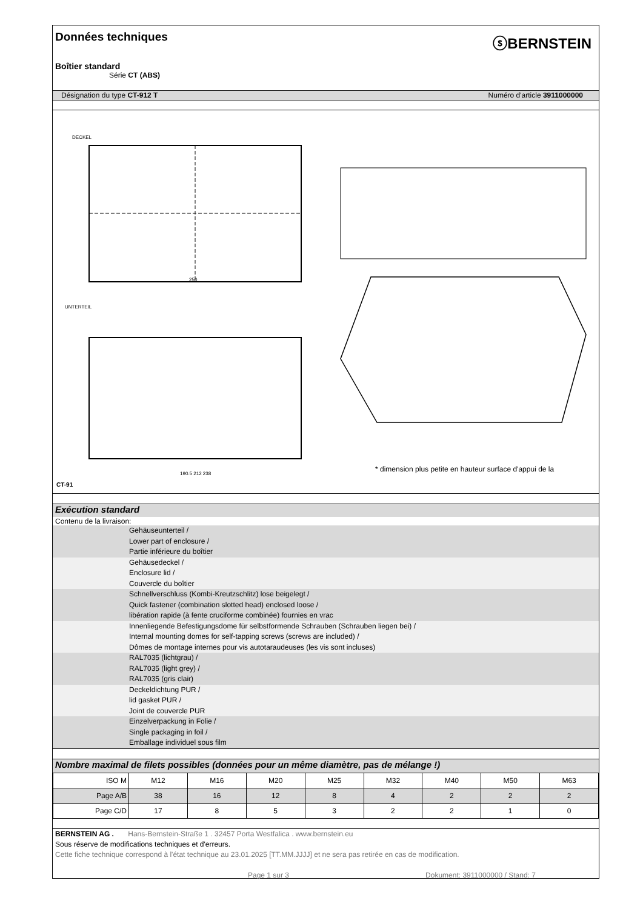Données techniques
ⓢBERNSTEIN
Boîtier standard
Série CT (ABS)
Désignation du type CT-912 T Numéro d'article 3911000000
DECKEL
UNTERTEIL
250
190.5 212 238
CT-91
* dimension plus petite en hauteur surface d'appui de la
Exécution standard
Contenu de la livraison:
Gehäuseunterteil /
Lower part of enclosure /
Partie inférieure du boîtier
Gehäusedeckel /
Enclosure lid /
Couvercle du boîtier
Schnellverschluss (Kombi-Kreutzschlitz) lose beigelegt /
Quick fastener (combination slotted head) enclosed loose /
libération rapide (à fente cruciforme combinée) fournies en vrac
Innenliegende Befestigungsdome für selbstformende Schrauben (Schrauben liegen bei) /
Internal mounting domes for self-tapping screws (screws are included) /
Dômes de montage internes pour vis autotaraudeuses (les vis sont incluses)
RAL7035 (lichtgrau) /
RAL7035 (light grey) /
RAL7035 (gris clair)
Deckeldichtung PUR /
lid gasket PUR /
Joint de couvercle PUR
Einzelverpackung in Folie /
Single packaging in foil /
Emballage individuel sous film
Nombre maximal de filets possibles (données pour un même diamètre, pas de mélange !)
| ISO M | M12 | M16 | M20 | M25 | M32 | M40 | M50 | M63 |
| Page A/B | 38 | 16 | 12 | 8 | 4 | 2 | 2 | 2 |
| Page C/D | 17 | 8 | 5 | 3 | 2 | 2 | 1 | 0 |
BERNSTEIN AG . Hans-Bernstein-Straße 1 . 32457 Porta Westfalica . www.bernstein.eu
Sous réserve de modifications techniques et d'erreurs.
Cette fiche technique correspond à l'état technique au 23.01.2025 [TT.MM.JJJJ] et ne sera pas retirée en cas de modification.
Page 1 sur 3 Dokument: 3911000000 / Stand: 7